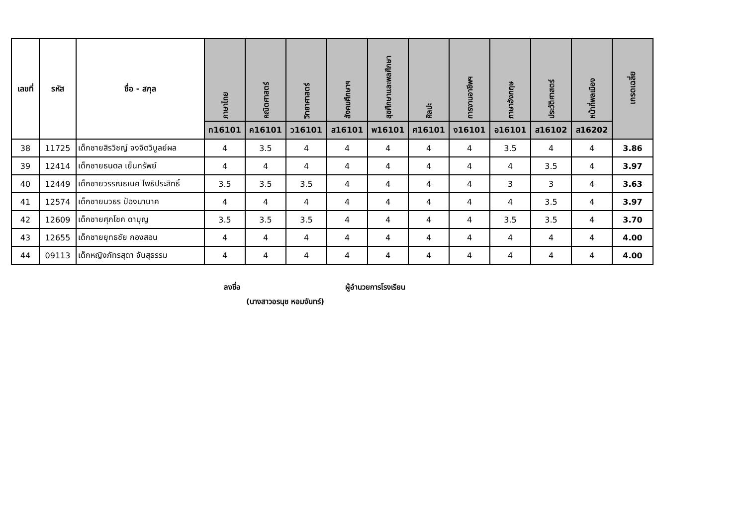| เลขที่ | รหัส | ชื่อ - สกุล | ภาษาไทย | คณิตศาสตร์ | วิทยาศาสตร์ | สังคมศึกษาฯ | สุขศึกษาและพลศึกษา | ศิลปะ | การงานอาชีพฯ | ภาษาอังกฤษ | ประวัติศาสตร์ | หน้าที่พลเมือง | เกรดเฉลี่ย |
| --- | --- | --- | --- | --- | --- | --- | --- | --- | --- | --- | --- | --- | --- |
| | | | ท16101 | ค16101 | ว16101 | ส16101 | พ16101 | ศ16101 | ง16101 | อ16101 | ส16102 | ส16202 | |
| 38 | 11725 | เด็กชายสิรวิชญ์ จงจิตวิบูลย์ผล | 4 | 3.5 | 4 | 4 | 4 | 4 | 4 | 3.5 | 4 | 4 | 3.86 |
| 39 | 12414 | เด็กชายธนดล เย็นทรัพย์ | 4 | 4 | 4 | 4 | 4 | 4 | 4 | 4 | 3.5 | 4 | 3.97 |
| 40 | 12449 | เด็กชายวรรณธเนศ โพธิประสิทธิ์ | 3.5 | 3.5 | 3.5 | 4 | 4 | 4 | 4 | 3 | 3 | 4 | 3.63 |
| 41 | 12574 | เด็กชายนวธร ป้องนานาค | 4 | 4 | 4 | 4 | 4 | 4 | 4 | 4 | 3.5 | 4 | 3.97 |
| 42 | 12609 | เด็กชายศุภโชค ดาบุญ | 3.5 | 3.5 | 3.5 | 4 | 4 | 4 | 4 | 3.5 | 3.5 | 4 | 3.70 |
| 43 | 12655 | เด็กชายยุทธชัย กองสอน | 4 | 4 | 4 | 4 | 4 | 4 | 4 | 4 | 4 | 4 | 4.00 |
| 44 | 09113 | เด็กหญิงภัทรสุดา จันสุธรรม | 4 | 4 | 4 | 4 | 4 | 4 | 4 | 4 | 4 | 4 | 4.00 |
ลงชื่อ ผู้อำนวยการโรงเรียน
(นางสาวอรนุช หอมจันทร์)